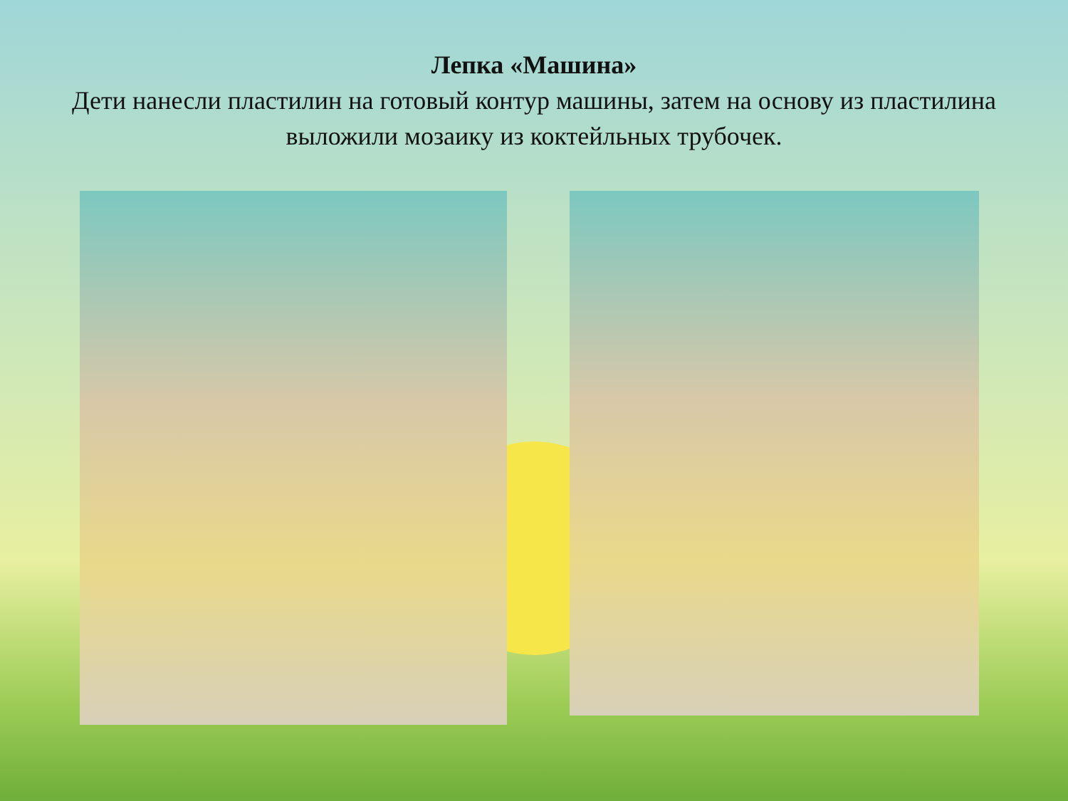Лепка «Машина»
Дети нанесли пластилин на готовый контур машины, затем на основу из пластилина выложили мозаику из коктейльных трубочек.